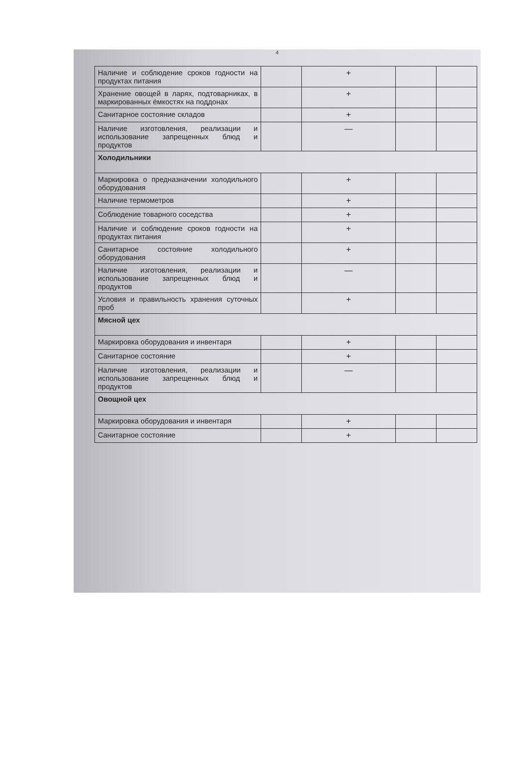4
| Наличие и соблюдение сроков годности на продуктах питания | | + | | |
| Хранение овощей в ларях, подтоварниках, в маркированных ёмкостях на поддонах | | + | | |
| Санитарное состояние складов | | + | | |
| Наличие изготовления, реализации и использование запрещенных блюд и продуктов | | — | | |
| Холодильники | | | | |
| Маркировка о предназначении холодильного оборудования | | + | | |
| Наличие термометров | | + | | |
| Соблюдение товарного соседства | | + | | |
| Наличие и соблюдение сроков годности на продуктах питания | | + | | |
| Санитарное состояние холодильного оборудования | | + | | |
| Наличие изготовления, реализации и использование запрещенных блюд и продуктов | | — | | |
| Условия и правильность хранения суточных проб | | + | | |
| Мясной цех | | | | |
| Маркировка оборудования и инвентаря | | + | | |
| Санитарное состояние | | + | | |
| Наличие изготовления, реализации и использование запрещенных блюд и продуктов | | — | | |
| Овощной цех | | | | |
| Маркировка оборудования и инвентаря | | + | | |
| Санитарное состояние | | + | | |